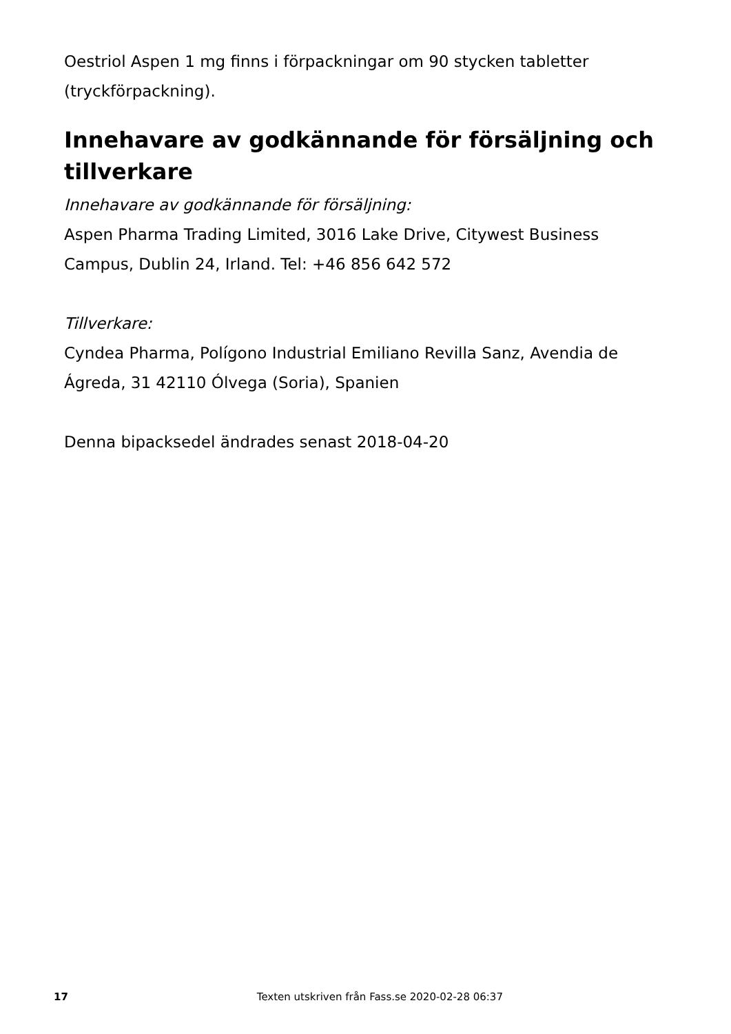Oestriol Aspen 1 mg finns i förpackningar om 90 stycken tabletter (tryckförpackning).
Innehavare av godkännande för försäljning och tillverkare
Innehavare av godkännande för försäljning:
Aspen Pharma Trading Limited, 3016 Lake Drive, Citywest Business Campus, Dublin 24, Irland. Tel: +46 856 642 572
Tillverkare:
Cyndea Pharma, Polígono Industrial Emiliano Revilla Sanz, Avendia de Ágreda, 31 42110 Ólvega (Soria), Spanien
Denna bipacksedel ändrades senast 2018-04-20
17 Texten utskriven från Fass.se 2020-02-28 06:37